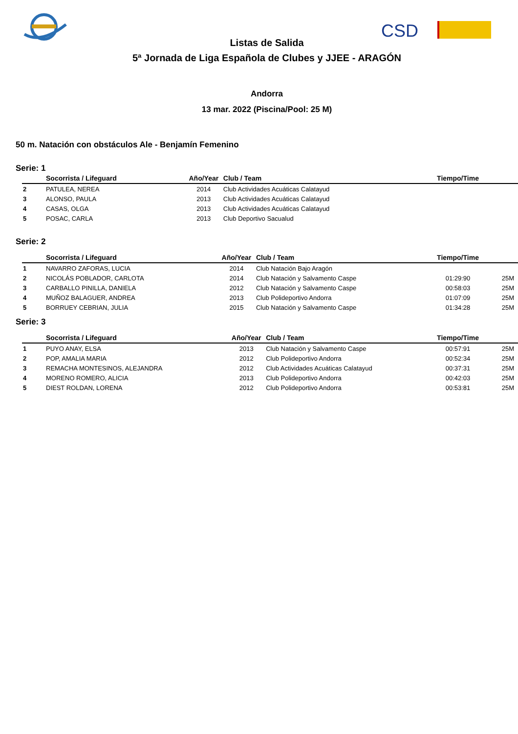CSD
Listas de Salida
5ª Jornada de Liga Española de Clubes y JJEE - ARAGÓN
Andorra
13 mar. 2022 (Piscina/Pool: 25 M)
50 m. Natación con obstáculos Ale - Benjamín Femenino
Serie: 1
| | Socorrista / Lifeguard | Año/Year | Club / Team | Tiempo/Time | |
| --- | --- | --- | --- | --- | --- |
| 2 | PATULEA, NEREA | 2014 | Club Actividades Acuáticas Calatayud | | |
| 3 | ALONSO, PAULA | 2013 | Club Actividades Acuáticas Calatayud | | |
| 4 | CASAS, OLGA | 2013 | Club Actividades Acuáticas Calatayud | | |
| 5 | POSAC, CARLA | 2013 | Club Deportivo Sacualud | | |
Serie: 2
| | Socorrista / Lifeguard | Año/Year | Club / Team | Tiempo/Time | |
| --- | --- | --- | --- | --- | --- |
| 1 | NAVARRO ZAFORAS, LUCIA | 2014 | Club Natación Bajo Aragón | | |
| 2 | NICOLÁS POBLADOR, CARLOTA | 2014 | Club Natación y Salvamento Caspe | 01:29:90 | 25M |
| 3 | CARBALLO PINILLA, DANIELA | 2012 | Club Natación y Salvamento Caspe | 00:58:03 | 25M |
| 4 | MUÑOZ BALAGUER, ANDREA | 2013 | Club Polideportivo Andorra | 01:07:09 | 25M |
| 5 | BORRUEY CEBRIAN, JULIA | 2015 | Club Natación y Salvamento Caspe | 01:34:28 | 25M |
Serie: 3
| | Socorrista / Lifeguard | Año/Year | Club / Team | Tiempo/Time | |
| --- | --- | --- | --- | --- | --- |
| 1 | PUYO ANAY, ELSA | 2013 | Club Natación y Salvamento Caspe | 00:57:91 | 25M |
| 2 | POP, AMALIA MARIA | 2012 | Club Polideportivo Andorra | 00:52:34 | 25M |
| 3 | REMACHA MONTESINOS, ALEJANDRA | 2012 | Club Actividades Acuáticas Calatayud | 00:37:31 | 25M |
| 4 | MORENO ROMERO, ALICIA | 2013 | Club Polideportivo Andorra | 00:42:03 | 25M |
| 5 | DIEST ROLDAN, LORENA | 2012 | Club Polideportivo Andorra | 00:53:81 | 25M |